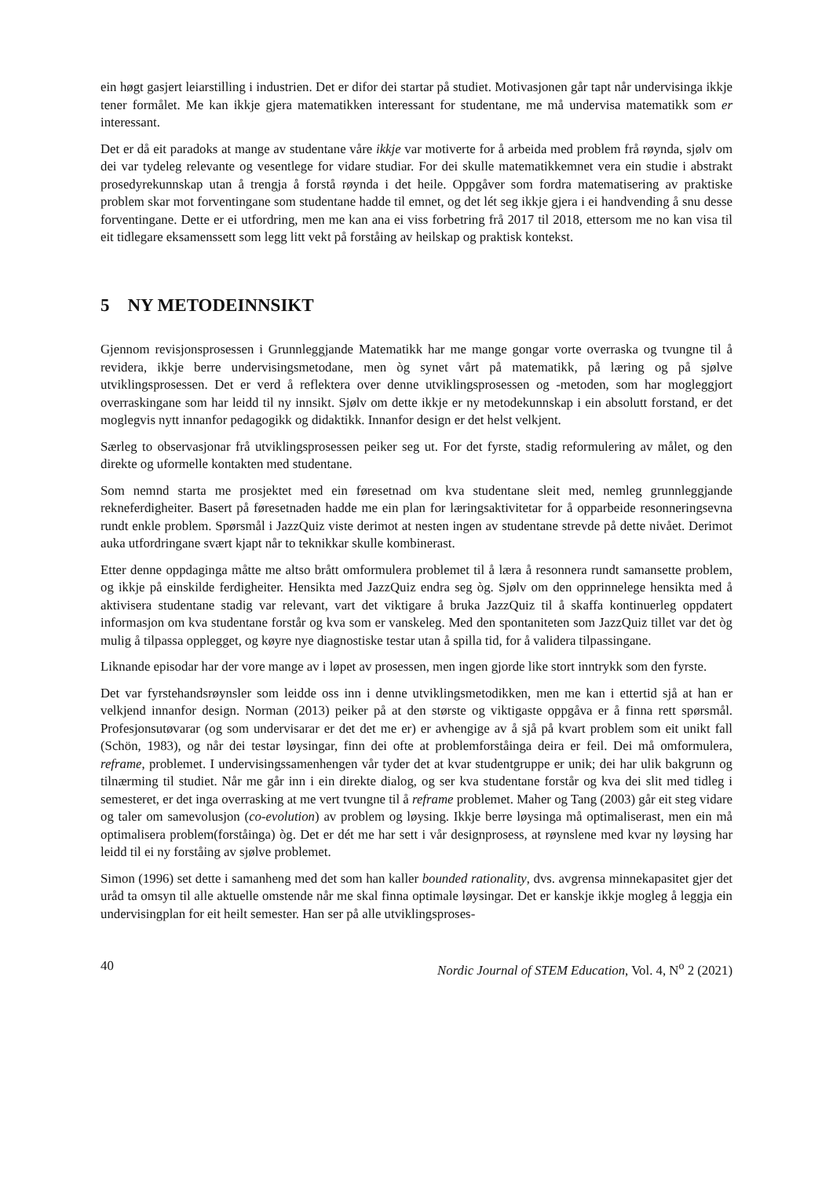ein høgt gasjert leiarstilling i industrien. Det er difor dei startar på studiet. Motivasjonen går tapt når undervisinga ikkje tener formålet. Me kan ikkje gjera matematikken interessant for studentane, me må undervisa matematikk som er interessant.
Det er då eit paradoks at mange av studentane våre ikkje var motiverte for å arbeida med problem frå røynda, sjølv om dei var tydeleg relevante og vesentlege for vidare studiar. For dei skulle matematikkemnet vera ein studie i abstrakt prosedyrekunnskap utan å trengja å forstå røynda i det heile. Oppgåver som fordra matematisering av praktiske problem skar mot forventingane som studentane hadde til emnet, og det lét seg ikkje gjera i ei handvending å snu desse forventingane. Dette er ei utfordring, men me kan ana ei viss forbetring frå 2017 til 2018, ettersom me no kan visa til eit tidlegare eksamenssett som legg litt vekt på forståing av heilskap og praktisk kontekst.
5 NY METODEINNSIKT
Gjennom revisjonsprosessen i Grunnleggjande Matematikk har me mange gongar vorte overraska og tvungne til å revidera, ikkje berre undervisingsmetodane, men òg synet vårt på matematikk, på læring og på sjølve utviklingsprosessen. Det er verd å reflektera over denne utviklingsprosessen og -metoden, som har mogleggjort overraskingane som har leidd til ny innsikt. Sjølv om dette ikkje er ny metodekunnskap i ein absolutt forstand, er det moglegvis nytt innanfor pedagogikk og didaktikk. Innanfor design er det helst velkjent.
Særleg to observasjonar frå utviklingsprosessen peiker seg ut. For det fyrste, stadig reformulering av målet, og den direkte og uformelle kontakten med studentane.
Som nemnd starta me prosjektet med ein føresetnad om kva studentane sleit med, nemleg grunnleggjande rekneferdigheiter. Basert på føresetnaden hadde me ein plan for læringsaktivitetar for å opparbeide resonneringsevna rundt enkle problem. Spørsmål i JazzQuiz viste derimot at nesten ingen av studentane strevde på dette nivået. Derimot auka utfordringane svært kjapt når to teknikkar skulle kombinerast.
Etter denne oppdaginga måtte me altso brått omformulera problemet til å læra å resonnera rundt samansette problem, og ikkje på einskilde ferdigheiter. Hensikta med JazzQuiz endra seg òg. Sjølv om den opprinnelege hensikta med å aktivisera studentane stadig var relevant, vart det viktigare å bruka JazzQuiz til å skaffa kontinuerleg oppdatert informasjon om kva studentane forstår og kva som er vanskeleg. Med den spontaniteten som JazzQuiz tillet var det òg mulig å tilpassa opplegget, og køyre nye diagnostiske testar utan å spilla tid, for å validera tilpassingane.
Liknande episodar har der vore mange av i løpet av prosessen, men ingen gjorde like stort inntrykk som den fyrste.
Det var fyrstehandsrøynsler som leidde oss inn i denne utviklingsmetodikken, men me kan i ettertid sjå at han er velkjend innanfor design. Norman (2013) peiker på at den største og viktigaste oppgåva er å finna rett spørsmål. Profesjonsutøvarar (og som undervisarar er det det me er) er avhengige av å sjå på kvart problem som eit unikt fall (Schön, 1983), og når dei testar løysingar, finn dei ofte at problemforståinga deira er feil. Dei må omformulera, reframe, problemet. I undervisingssamenhengen vår tyder det at kvar studentgruppe er unik; dei har ulik bakgrunn og tilnærming til studiet. Når me går inn i ein direkte dialog, og ser kva studentane forstår og kva dei slit med tidleg i semesteret, er det inga overrasking at me vert tvungne til å reframe problemet. Maher og Tang (2003) går eit steg vidare og taler om samevolusjon (co-evolution) av problem og løysing. Ikkje berre løysinga må optimaliserast, men ein må optimalisera problem(forståinga) òg. Det er dét me har sett i vår designprosess, at røynslene med kvar ny løysing har leidd til ei ny forståing av sjølve problemet.
Simon (1996) set dette i samanheng med det som han kaller bounded rationality, dvs. avgrensa minnekapasitet gjer det uråd ta omsyn til alle aktuelle omstende når me skal finna optimale løysingar. Det er kanskje ikkje mogleg å leggja ein undervisingplan for eit heilt semester. Han ser på alle utviklingsproses-
40 Nordic Journal of STEM Education, Vol. 4, N<sup>o</sup> 2 (2021)